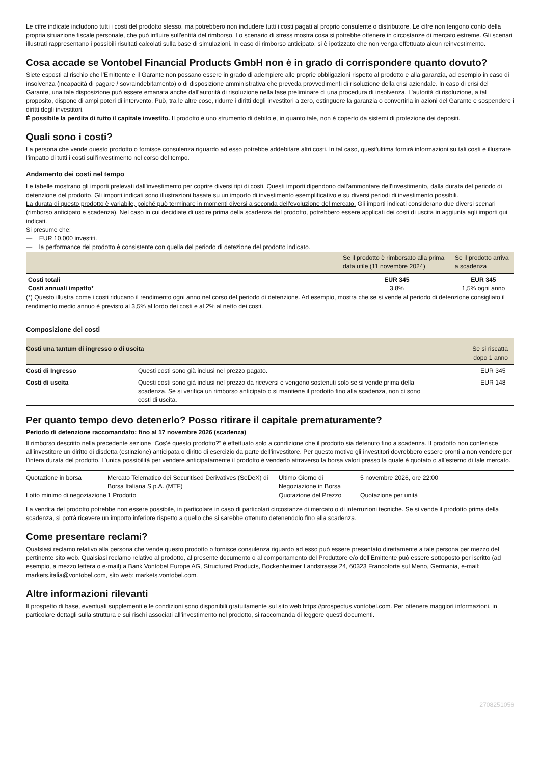Le cifre indicate includono tutti i costi del prodotto stesso, ma potrebbero non includere tutti i costi pagati al proprio consulente o distributore. Le cifre non tengono conto della propria situazione fiscale personale, che può influire sull'entità del rimborso. Lo scenario di stress mostra cosa si potrebbe ottenere in circostanze di mercato estreme. Gli scenari illustrati rappresentano i possibili risultati calcolati sulla base di simulazioni. In caso di rimborso anticipato, si è ipotizzato che non venga effettuato alcun reinvestimento.
Cosa accade se Vontobel Financial Products GmbH non è in grado di corrispondere quanto dovuto?
Siete esposti al rischio che l’Emittente e il Garante non possano essere in grado di adempiere alle proprie obbligazioni rispetto al prodotto e alla garanzia, ad esempio in caso di insolvenza (incapacità di pagare / sovraindebitamento) o di disposizione amministrativa che preveda provvedimenti di risoluzione della crisi aziendale. In caso di crisi del Garante, una tale disposizione può essere emanata anche dall'autorità di risoluzione nella fase preliminare di una procedura di insolvenza. L’autorità di risoluzione, a tal proposito, dispone di ampi poteri di intervento. Può, tra le altre cose, ridurre i diritti degli investitori a zero, estinguere la garanzia o convertirla in azioni del Garante e sospendere i diritti degli investitori.
È possibile la perdita di tutto il capitale investito. Il prodotto è uno strumento di debito e, in quanto tale, non è coperto da sistemi di protezione dei depositi.
Quali sono i costi?
La persona che vende questo prodotto o fornisce consulenza riguardo ad esso potrebbe addebitare altri costi. In tal caso, quest'ultima fornirà informazioni su tali costi e illustrare l'impatto di tutti i costi sull'investimento nel corso del tempo.
Andamento dei costi nel tempo
Le tabelle mostrano gli importi prelevati dall'investimento per coprire diversi tipi di costi. Questi importi dipendono dall'ammontare dell'investimento, dalla durata del periodo di detenzione del prodotto. Gli importi indicati sono illustrazioni basate su un importo di investimento esemplificativo e su diversi periodi di investimento possibili.
La durata di questo prodotto è variabile, poiché può terminare in momenti diversi a seconda dell'evoluzione del mercato. Gli importi indicati considerano due diversi scenari (rimborso anticipato e scadenza). Nel caso in cui decidiate di uscire prima della scadenza del prodotto, potrebbero essere applicati dei costi di uscita in aggiunta agli importi qui indicati.
Si presume che:
— EUR 10.000 investiti.
— la performance del prodotto è consistente con quella del periodo di detezione del prodotto indicato.
| | Se il prodotto è rimborsato alla prima data utile (11 novembre 2024) | Se il prodotto arriva a scadenza |
| --- | --- | --- |
| Costi totali | EUR 345 | EUR 345 |
| Costi annuali impatto* | 3,8% | 1,5% ogni anno |
(*) Questo illustra come i costi riducano il rendimento ogni anno nel corso del periodo di detenzione. Ad esempio, mostra che se si vende al periodo di detenzione consigliato il rendimento medio annuo è previsto al 3,5% al lordo dei costi e al 2% al netto dei costi.
Composizione dei costi
| Costi una tantum di ingresso o di uscita | | Se si riscatta dopo 1 anno |
| --- | --- | --- |
| Costi di Ingresso | Questi costi sono già inclusi nel prezzo pagato. | EUR 345 |
| Costi di uscita | Questi costi sono già inclusi nel prezzo da riceversi e vengono sostenuti solo se si vende prima della scadenza. Se si verifica un rimborso anticipato o si mantiene il prodotto fino alla scadenza, non ci sono costi di uscita. | EUR 148 |
Per quanto tempo devo detenerlo? Posso ritirare il capitale prematuramente?
Periodo di detenzione raccomandato: fino al 17 novembre 2026 (scadenza)
Il rimborso descritto nella precedente sezione “Cos’è questo prodotto?” è effettuato solo a condizione che il prodotto sia detenuto fino a scadenza. Il prodotto non conferisce all’investitore un diritto di disdetta (estinzione) anticipata o diritto di esercizio da parte dell'investitore. Per questo motivo gli investitori dovrebbero essere pronti a non vendere per l’intera durata del prodotto. L’unica possibilità per vendere anticipatamente il prodotto è venderlo attraverso la borsa valori presso la quale è quotato o all’esterno di tale mercato.
| Quotazione in borsa | Mercato Telematico dei Securitised Derivatives (SeDeX) di Borsa Italiana S.p.A. (MTF) | Ultimo Giorno di Negoziazione in Borsa | 5 novembre 2026, ore 22:00 |
| Lotto minimo di negoziazione | 1 Prodotto | Quotazione del Prezzo | Quotazione per unità |
La vendita del prodotto potrebbe non essere possibile, in particolare in caso di particolari circostanze di mercato o di interruzioni tecniche. Se si vende il prodotto prima della scadenza, si potrà ricevere un importo inferiore rispetto a quello che si sarebbe ottenuto detenendolo fino alla scadenza.
Come presentare reclami?
Qualsiasi reclamo relativo alla persona che vende questo prodotto o fornisce consulenza riguardo ad esso può essere presentato direttamente a tale persona per mezzo del pertinente sito web. Qualsiasi reclamo relativo al prodotto, al presente documento o al comportamento del Produttore e/o dell’Emittente può essere sottoposto per iscritto (ad esempio, a mezzo lettera o e-mail) a Bank Vontobel Europe AG, Structured Products, Bockenheimer Landstrasse 24, 60323 Francoforte sul Meno, Germania, e-mail: markets.italia@vontobel.com, sito web: markets.vontobel.com.
Altre informazioni rilevanti
Il prospetto di base, eventuali supplementi e le condizioni sono disponibili gratuitamente sul sito web https://prospectus.vontobel.com. Per ottenere maggiori informazioni, in particolare dettagli sulla struttura e sui rischi associati all’investimento nel prodotto, si raccomanda di leggere questi documenti.
2708251056